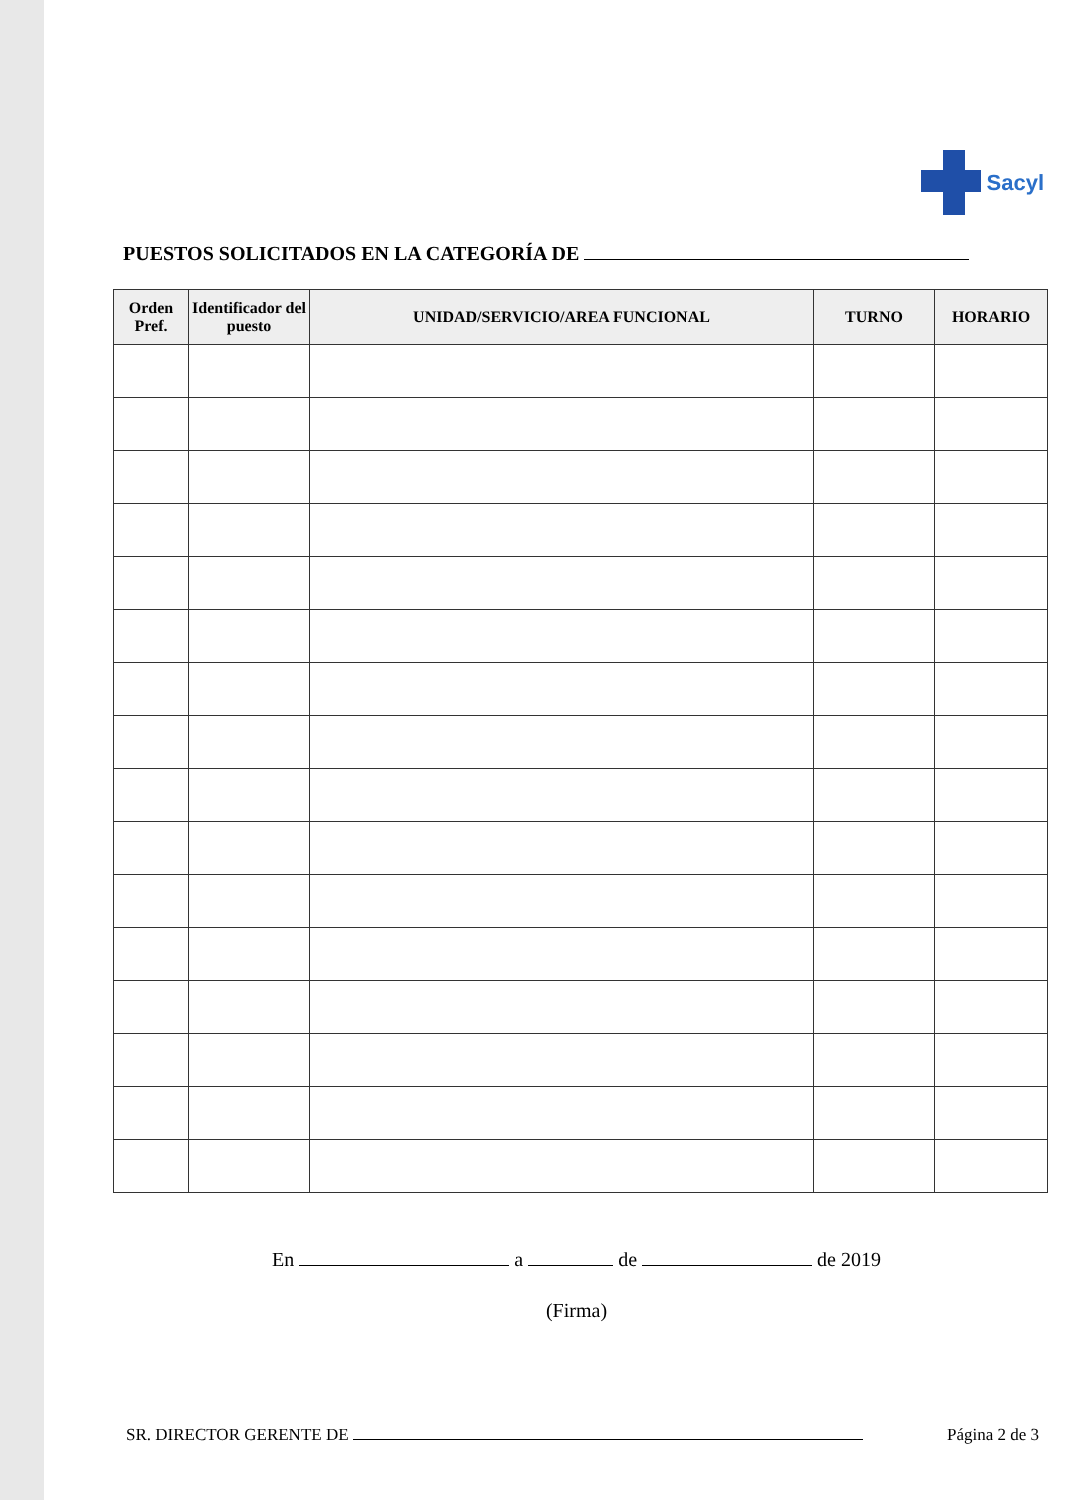Sacyl
PUESTOS SOLICITADOS EN LA CATEGORÍA DE
| Orden Pref. | Identificador del puesto | UNIDAD/SERVICIO/AREA FUNCIONAL | TURNO | HORARIO |
| --- | --- | --- | --- | --- |
En a de de 2019
(Firma)
SR. DIRECTOR GERENTE DE Página 2 de 3